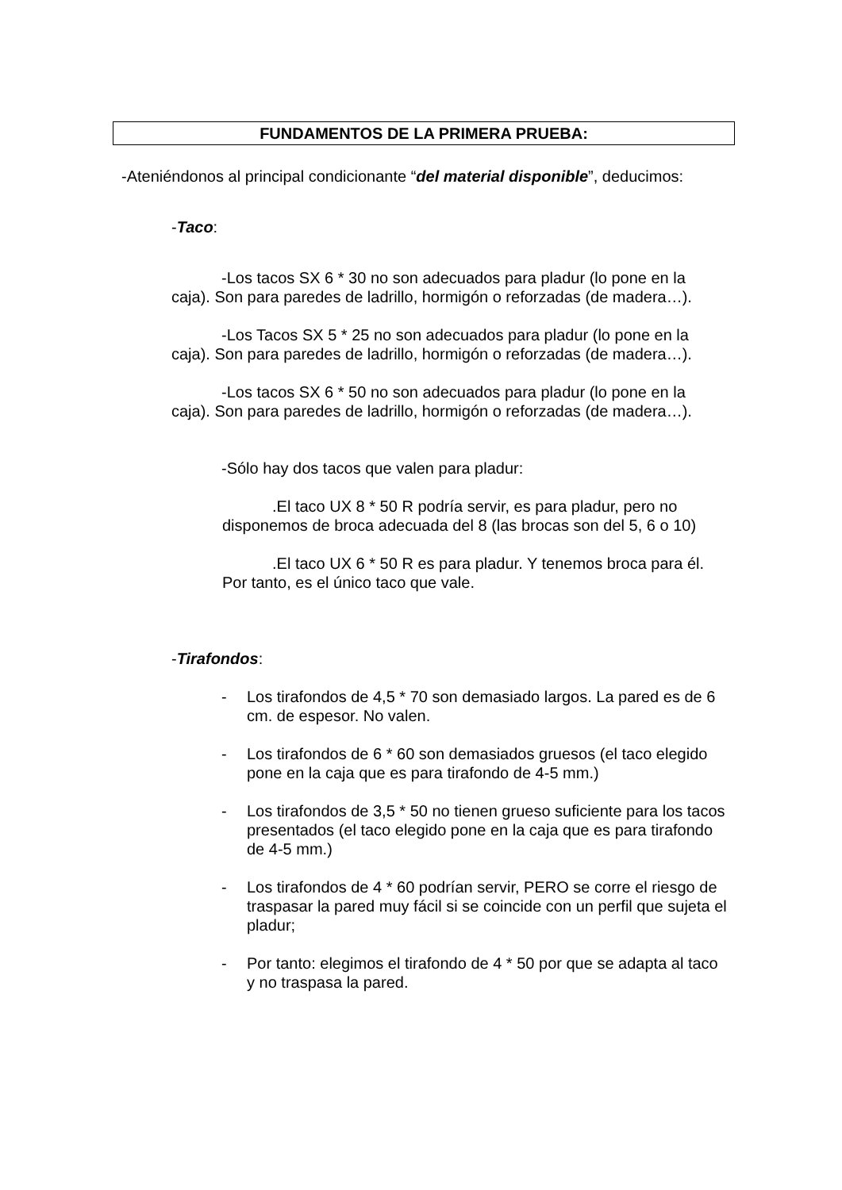FUNDAMENTOS DE LA PRIMERA PRUEBA:
-Ateniéndonos al principal condicionante “del material disponible”, deducimos:
-Taco:
-Los tacos SX 6 * 30 no son adecuados para pladur (lo pone en la caja). Son para paredes de ladrillo, hormigón o reforzadas (de madera…).
-Los Tacos SX 5 * 25 no son adecuados para pladur (lo pone en la caja). Son para paredes de ladrillo, hormigón o reforzadas (de madera…).
-Los tacos SX 6 * 50 no son adecuados para pladur (lo pone en la caja). Son para paredes de ladrillo, hormigón o reforzadas (de madera…).
-Sólo hay dos tacos que valen para pladur:
.El taco UX 8 * 50 R podría servir, es para pladur, pero no disponemos de broca adecuada del 8 (las brocas son del 5, 6 o 10)
.El taco UX 6 * 50 R es para pladur. Y tenemos broca para él. Por tanto, es el único taco que vale.
-Tirafondos:
- Los tirafondos de 4,5 * 70 son demasiado largos. La pared es de 6 cm. de espesor. No valen.
- Los tirafondos de 6 * 60 son demasiados gruesos (el taco elegido pone en la caja que es para tirafondo de 4-5 mm.)
- Los tirafondos de 3,5 * 50 no tienen grueso suficiente para los tacos presentados (el taco elegido pone en la caja que es para tirafondo de 4-5 mm.)
- Los tirafondos de 4 * 60 podrían servir, PERO se corre el riesgo de traspasar la pared muy fácil si se coincide con un perfil que sujeta el pladur;
- Por tanto: elegimos el tirafondo de 4 * 50 por que se adapta al taco y no traspasa la pared.